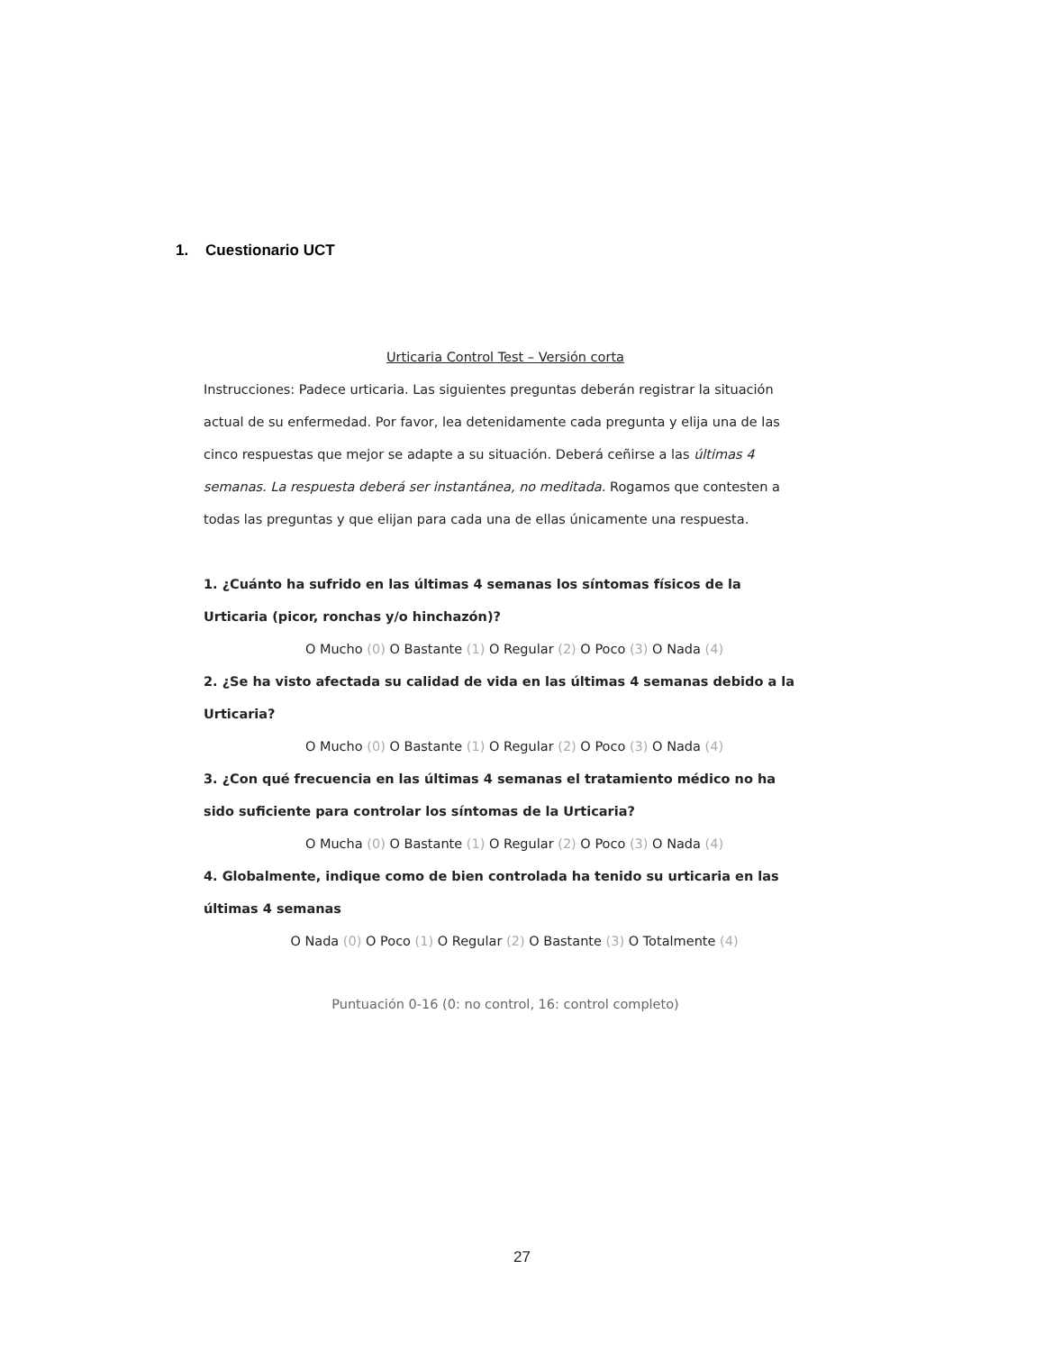1. Cuestionario UCT
Urticaria Control Test – Versión corta
Instrucciones: Padece urticaria. Las siguientes preguntas deberán registrar la situación actual de su enfermedad. Por favor, lea detenidamente cada pregunta y elija una de las cinco respuestas que mejor se adapte a su situación. Deberá ceñirse a las últimas 4 semanas. La respuesta deberá ser instantánea, no meditada. Rogamos que contesten a todas las preguntas y que elijan para cada una de ellas únicamente una respuesta.
1. ¿Cuánto ha sufrido en las últimas 4 semanas los síntomas físicos de la Urticaria (picor, ronchas y/o hinchazón)?
O Mucho (0) O Bastante (1) O Regular (2) O Poco (3) O Nada (4)
2. ¿Se ha visto afectada su calidad de vida en las últimas 4 semanas debido a la Urticaria?
O Mucho (0) O Bastante (1) O Regular (2) O Poco (3) O Nada (4)
3. ¿Con qué frecuencia en las últimas 4 semanas el tratamiento médico no ha sido suficiente para controlar los síntomas de la Urticaria?
O Mucha (0) O Bastante (1) O Regular (2) O Poco (3) O Nada (4)
4. Globalmente, indique como de bien controlada ha tenido su urticaria en las últimas 4 semanas
O Nada (0) O Poco (1) O Regular (2) O Bastante (3) O Totalmente (4)
Puntuación 0-16 (0: no control, 16: control completo)
27